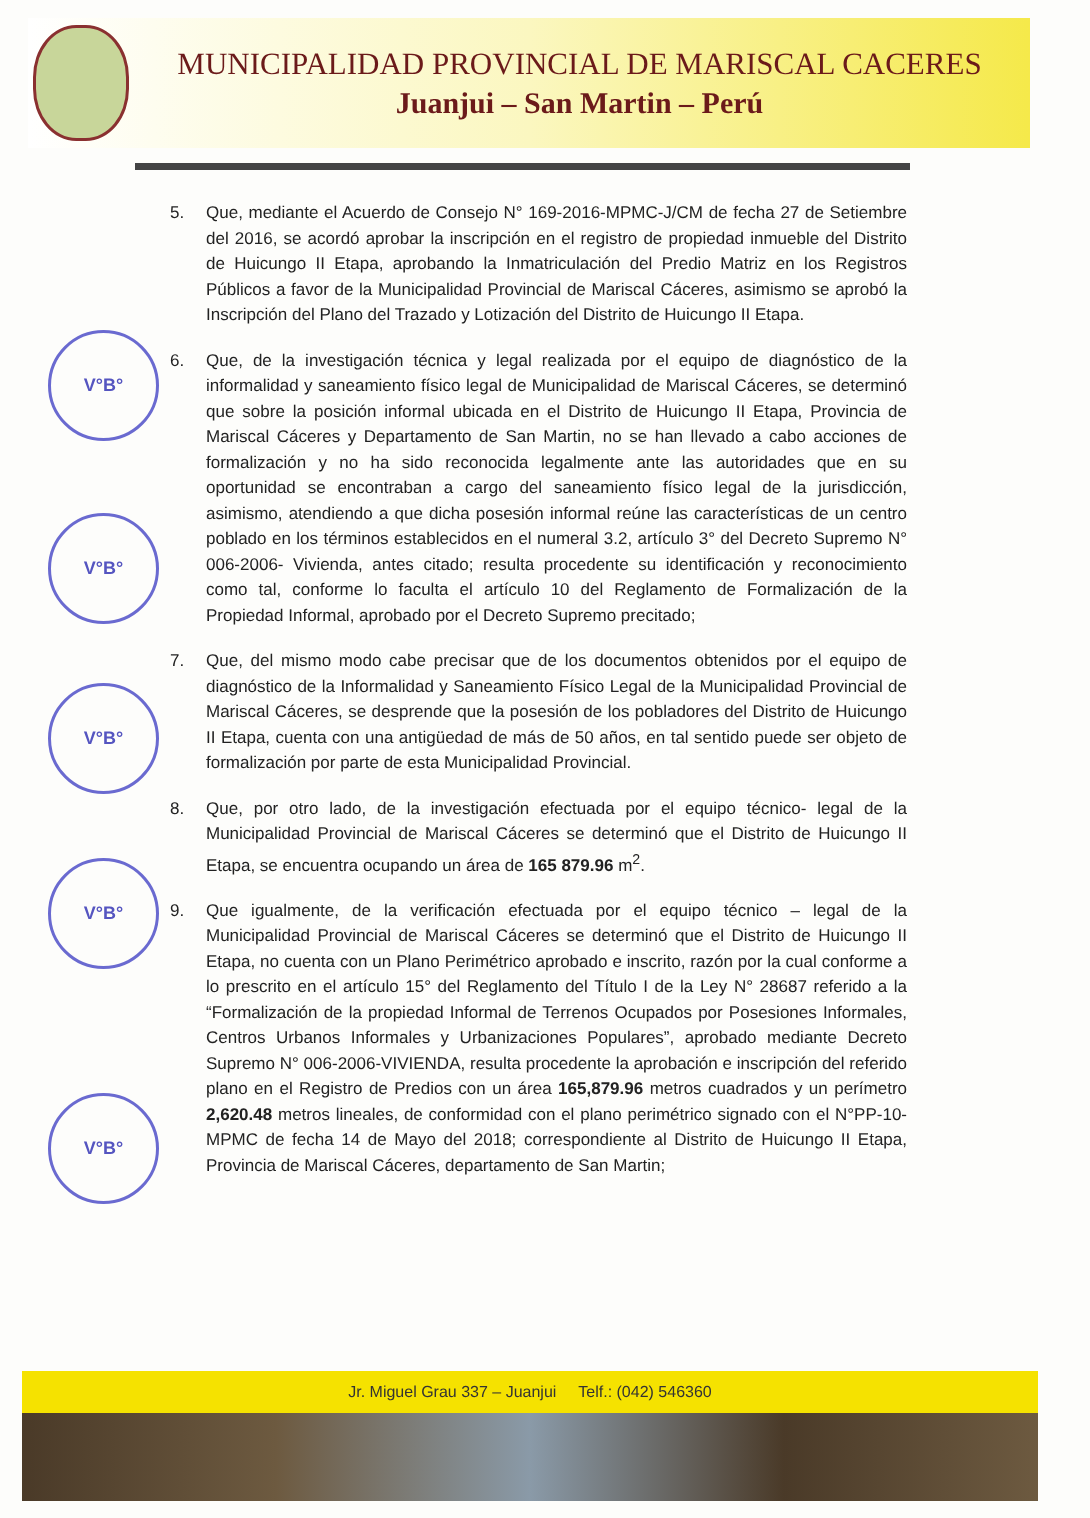MUNICIPALIDAD PROVINCIAL DE MARISCAL CACERES
Juanjui – San Martin – Perú
V°B°
V°B°
V°B°
V°B°
V°B°
5. Que, mediante el Acuerdo de Consejo N° 169-2016-MPMC-J/CM de fecha 27 de Setiembre del 2016, se acordó aprobar la inscripción en el registro de propiedad inmueble del Distrito de Huicungo II Etapa, aprobando la Inmatriculación del Predio Matriz en los Registros Públicos a favor de la Municipalidad Provincial de Mariscal Cáceres, asimismo se aprobó la Inscripción del Plano del Trazado y Lotización del Distrito de Huicungo II Etapa.
6. Que, de la investigación técnica y legal realizada por el equipo de diagnóstico de la informalidad y saneamiento físico legal de Municipalidad de Mariscal Cáceres, se determinó que sobre la posición informal ubicada en el Distrito de Huicungo II Etapa, Provincia de Mariscal Cáceres y Departamento de San Martin, no se han llevado a cabo acciones de formalización y no ha sido reconocida legalmente ante las autoridades que en su oportunidad se encontraban a cargo del saneamiento físico legal de la jurisdicción, asimismo, atendiendo a que dicha posesión informal reúne las características de un centro poblado en los términos establecidos en el numeral 3.2, artículo 3° del Decreto Supremo N° 006-2006- Vivienda, antes citado; resulta procedente su identificación y reconocimiento como tal, conforme lo faculta el artículo 10 del Reglamento de Formalización de la Propiedad Informal, aprobado por el Decreto Supremo precitado;
7. Que, del mismo modo cabe precisar que de los documentos obtenidos por el equipo de diagnóstico de la Informalidad y Saneamiento Físico Legal de la Municipalidad Provincial de Mariscal Cáceres, se desprende que la posesión de los pobladores del Distrito de Huicungo II Etapa, cuenta con una antigüedad de más de 50 años, en tal sentido puede ser objeto de formalización por parte de esta Municipalidad Provincial.
8. Que, por otro lado, de la investigación efectuada por el equipo técnico- legal de la Municipalidad Provincial de Mariscal Cáceres se determinó que el Distrito de Huicungo II Etapa, se encuentra ocupando un área de 165 879.96 m<sup>2</sup>.
9. Que igualmente, de la verificación efectuada por el equipo técnico – legal de la Municipalidad Provincial de Mariscal Cáceres se determinó que el Distrito de Huicungo II Etapa, no cuenta con un Plano Perimétrico aprobado e inscrito, razón por la cual conforme a lo prescrito en el artículo 15° del Reglamento del Título I de la Ley N° 28687 referido a la “Formalización de la propiedad Informal de Terrenos Ocupados por Posesiones Informales, Centros Urbanos Informales y Urbanizaciones Populares”, aprobado mediante Decreto Supremo N° 006-2006-VIVIENDA, resulta procedente la aprobación e inscripción del referido plano en el Registro de Predios con un área 165,879.96 metros cuadrados y un perímetro 2,620.48 metros lineales, de conformidad con el plano perimétrico signado con el N°PP-10- MPMC de fecha 14 de Mayo del 2018; correspondiente al Distrito de Huicungo II Etapa, Provincia de Mariscal Cáceres, departamento de San Martin;
Jr. Miguel Grau 337 – Juanjui Telf.: (042) 546360